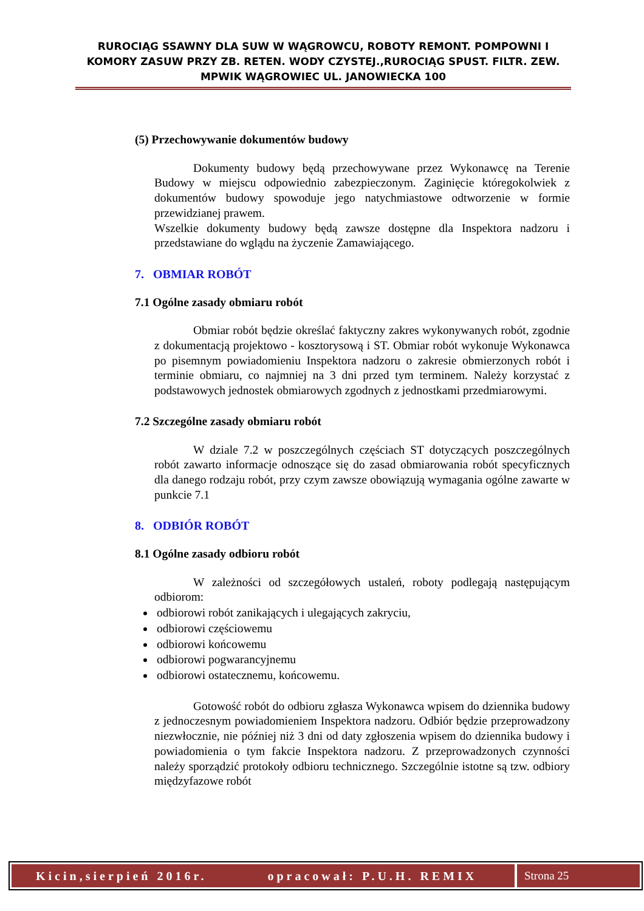RUROCIĄG SSAWNY DLA SUW W WĄGROWCU, ROBOTY REMONT. POMPOWNI I KOMORY ZASUW PRZY ZB. RETEN. WODY CZYSTEJ.,RUROCIĄG SPUST. FILTR. ZEW. MPWIK WĄGROWIEC UL. JANOWIECKA 100
(5) Przechowywanie dokumentów budowy
Dokumenty budowy będą przechowywane przez Wykonawcę na Terenie Budowy w miejscu odpowiednio zabezpieczonym. Zaginięcie któregokolwiek z dokumentów budowy spowoduje jego natychmiastowe odtworzenie w formie przewidzianej prawem.
Wszelkie dokumenty budowy będą zawsze dostępne dla Inspektora nadzoru i przedstawiane do wglądu na życzenie Zamawiającego.
7. OBMIAR ROBÓT
7.1 Ogólne zasady obmiaru robót
Obmiar robót będzie określać faktyczny zakres wykonywanych robót, zgodnie z dokumentacją projektowo - kosztorysową i ST. Obmiar robót wykonuje Wykonawca po pisemnym powiadomieniu Inspektora nadzoru o zakresie obmierzonych robót i terminie obmiaru, co najmniej na 3 dni przed tym terminem. Należy korzystać z podstawowych jednostek obmiarowych zgodnych z jednostkami przedmiarowymi.
7.2 Szczególne zasady obmiaru robót
W dziale 7.2 w poszczególnych częściach ST dotyczących poszczególnych robót zawarto informacje odnoszące się do zasad obmiarowania robót specyficznych dla danego rodzaju robót, przy czym zawsze obowiązują wymagania ogólne zawarte w punkcie 7.1
8. ODBIÓR ROBÓT
8.1 Ogólne zasady odbioru robót
W zależności od szczegółowych ustaleń, roboty podlegają następującym odbiorom:
odbiorowi robót zanikających i ulegających zakryciu,
odbiorowi częściowemu
odbiorowi końcowemu
odbiorowi pogwarancyjnemu
odbiorowi ostatecznemu, końcowemu.
Gotowość robót do odbioru zgłasza Wykonawca wpisem do dziennika budowy z jednoczesnym powiadomieniem Inspektora nadzoru. Odbiór będzie przeprowadzony niezwłocznie, nie później niż 3 dni od daty zgłoszenia wpisem do dziennika budowy i powiadomienia o tym fakcie Inspektora nadzoru. Z przeprowadzonych czynności należy sporządzić protokoły odbioru technicznego. Szczególnie istotne są tzw. odbiory międzyfazowe robót
Kicin,sierpień 2016r. opracował: P.U.H. REMIX
Strona 25